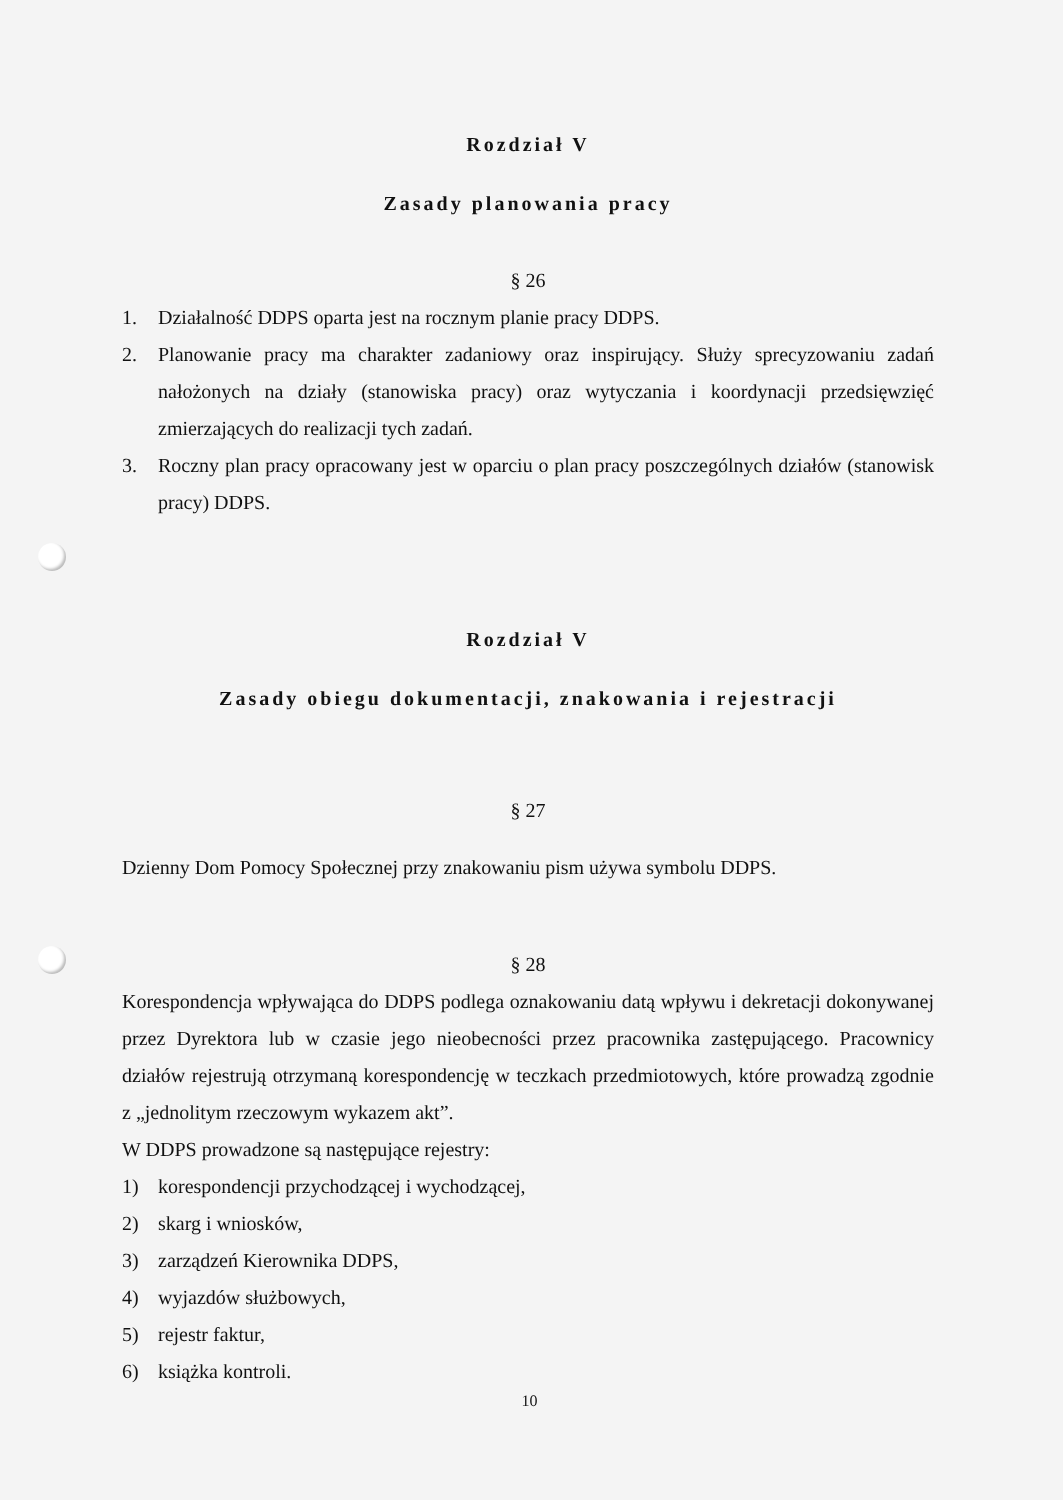Rozdział V
Zasady planowania pracy
§ 26
1. Działalność DDPS oparta jest na rocznym planie pracy DDPS.
2. Planowanie pracy ma charakter zadaniowy oraz inspirujący. Służy sprecyzowaniu zadań nałożonych na działy (stanowiska pracy) oraz wytyczania i koordynacji przedsięwzięć zmierzających do realizacji tych zadań.
3. Roczny plan pracy opracowany jest w oparciu o plan pracy poszczególnych działów (stanowisk pracy) DDPS.
Rozdział V
Zasady obiegu dokumentacji, znakowania i rejestracji
§ 27
Dzienny Dom Pomocy Społecznej przy znakowaniu pism używa symbolu DDPS.
§ 28
Korespondencja wpływająca do DDPS podlega oznakowaniu datą wpływu i dekretacji dokonywanej przez Dyrektora lub w czasie jego nieobecności przez pracownika zastępującego. Pracownicy działów rejestrują otrzymaną korespondencję w teczkach przedmiotowych, które prowadzą zgodnie z „jednolitym rzeczowym wykazem akt”.
W DDPS prowadzone są następujące rejestry:
1) korespondencji przychodzącej i wychodzącej,
2) skarg i wniosków,
3) zarządzeń Kierownika DDPS,
4) wyjazdów służbowych,
5) rejestr faktur,
6) książka kontroli.
10